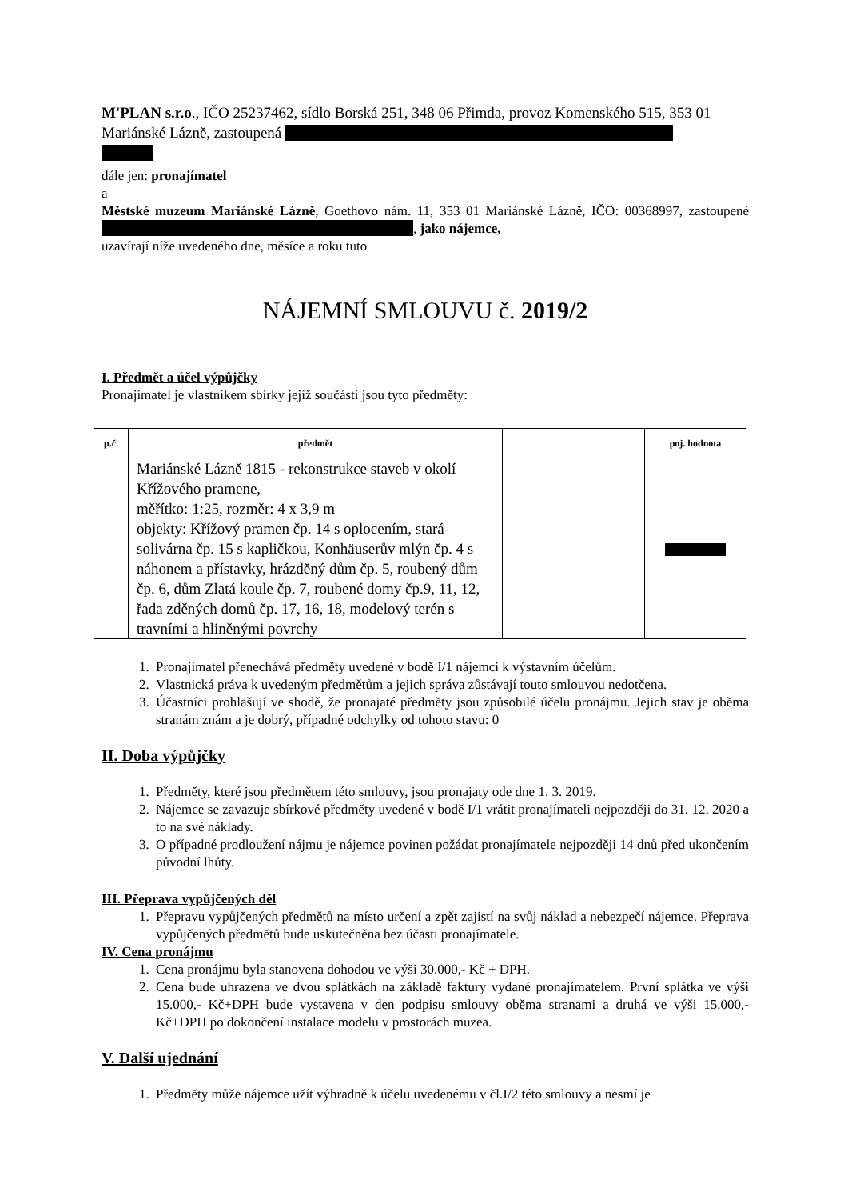M'PLAN s.r.o., IČO 25237462, sídlo Borská 251, 348 06 Přimda, provoz Komenského 515, 353 01 Mariánské Lázně, zastoupená
dále jen: pronajímatel
a
Městské muzeum Mariánské Lázně, Goethovo nám. 11, 353 01 Mariánské Lázně, IČO: 00368997, zastoupené , jako nájemce,
uzavírají níže uvedeného dne, měsíce a roku tuto
NÁJEMNÍ SMLOUVU č. 2019/2
I. Předmět a účel výpůjčky
Pronajímatel je vlastníkem sbírky jejíž součástí jsou tyto předměty:
| p.č. | předmět | | poj. hodnota |
| --- | --- | --- | --- |
| | Mariánské Lázně 1815 - rekonstrukce staveb v okolí Křížového pramene, měřítko: 1:25, rozměr: 4 x 3,9 m objekty: Křížový pramen čp. 14 s oplocením, stará solivárna čp. 15 s kapličkou, Konhäuserův mlýn čp. 4 s náhonem a přístavky, hrázděný dům čp. 5, roubený dům čp. 6, dům Zlatá koule čp. 7, roubené domy čp.9, 11, 12, řada zděných domů čp. 17, 16, 18, modelový terén s travními a hliněnými povrchy | | |
1. Pronajímatel přenechává předměty uvedené v bodě I/1 nájemci k výstavním účelům.
2. Vlastnická práva k uvedeným předmětům a jejich správa zůstávají touto smlouvou nedotčena.
3. Účastníci prohlašují ve shodě, že pronajaté předměty jsou způsobilé účelu pronájmu. Jejich stav je oběma stranám znám a je dobrý, případné odchylky od tohoto stavu: 0
II. Doba výpůjčky
1. Předměty, které jsou předmětem této smlouvy, jsou pronajaty ode dne 1. 3. 2019.
2. Nájemce se zavazuje sbírkové předměty uvedené v bodě I/1 vrátit pronajímateli nejpozději do 31. 12. 2020 a to na své náklady.
3. O případné prodloužení nájmu je nájemce povinen požádat pronajímatele nejpozději 14 dnů před ukončením původní lhůty.
III. Přeprava vypůjčených děl
1. Přepravu vypůjčených předmětů na místo určení a zpět zajistí na svůj náklad a nebezpečí nájemce. Přeprava vypůjčených předmětů bude uskutečněna bez účasti pronajímatele.
IV. Cena pronájmu
1. Cena pronájmu byla stanovena dohodou ve výši 30.000,- Kč + DPH.
2. Cena bude uhrazena ve dvou splátkách na základě faktury vydané pronajímatelem. První splátka ve výši 15.000,- Kč+DPH bude vystavena v den podpisu smlouvy oběma stranami a druhá ve výši 15.000,- Kč+DPH po dokončení instalace modelu v prostorách muzea.
V. Další ujednání
1. Předměty může nájemce užít výhradně k účelu uvedenému v čl.I/2 této smlouvy a nesmí je